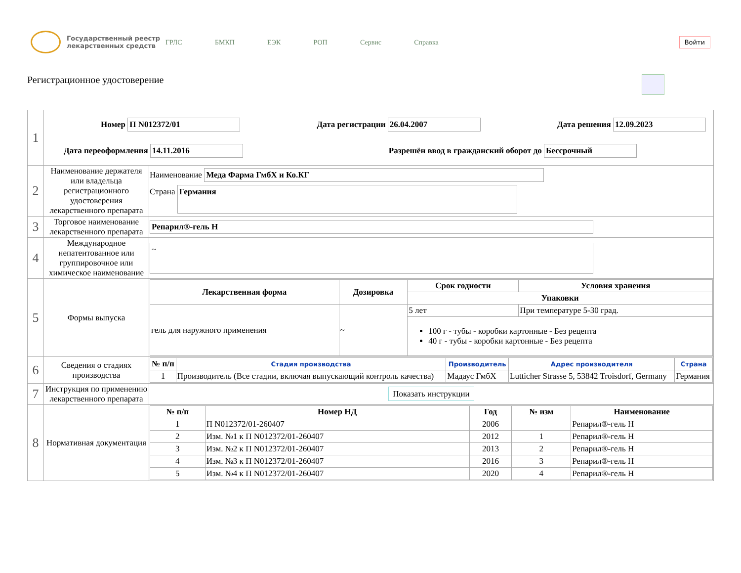Государственный реестр лекарственных средств
ГРЛС БМКП ЕЭК РОП Сервис Справка
Войти
Регистрационное удостоверение
| 1 | Номер П N012372/01 Дата регистрации 26.04.2007 Дата решения 12.09.2023 Дата переоформления 14.11.2016 Разрешён ввод в гражданский оборот до Бессрочный | |
| 2 | Наименование держателя или владельца регистрационного удостоверения лекарственного препарата | Наименование Меда Фарма ГмбХ и Ко.КГ Страна Германия |
| 3 | Торговое наименование лекарственного препарата | Репарил®-гель Н |
| 4 | Международное непатентованное или группировочное или химическое наименование | ~ |
| 5 | Формы выпуска | / Лекарственная форма / Дозировка / Срок годности / Условия хранения / / --- / --- / --- / --- / / / / Упаковки / / / гель для наружного применения / ~ / 5 лет / При температуре 5-30 град. / / / / 100 г - тубы - коробки картонные - Без рецепта 40 г - тубы - коробки картонные - Без рецепта / / |
| 6 | Сведения о стадиях производства | / № п/п / Стадия производства / Производитель / Адрес производителя / Страна / / --- / --- / --- / --- / --- / / 1 / Производитель (Все стадии, включая выпускающий контроль качества) / Мадаус ГмбХ / Lutticher Strasse 5, 53842 Troisdorf, Germany / Германия / |
| 7 | Инструкция по применению лекарственного препарата | Показать инструкции |
| 8 | Нормативная документация | / № п/п / Номер НД / Год / № изм / Наименование / / --- / --- / --- / --- / --- / / 1 / П N012372/01-260407 / 2006 / / Репарил®-гель Н / / 2 / Изм. №1 к П N012372/01-260407 / 2012 / 1 / Репарил®-гель Н / / 3 / Изм. №2 к П N012372/01-260407 / 2013 / 2 / Репарил®-гель Н / / 4 / Изм. №3 к П N012372/01-260407 / 2016 / 3 / Репарил®-гель Н / / 5 / Изм. №4 к П N012372/01-260407 / 2020 / 4 / Репарил®-гель Н / |